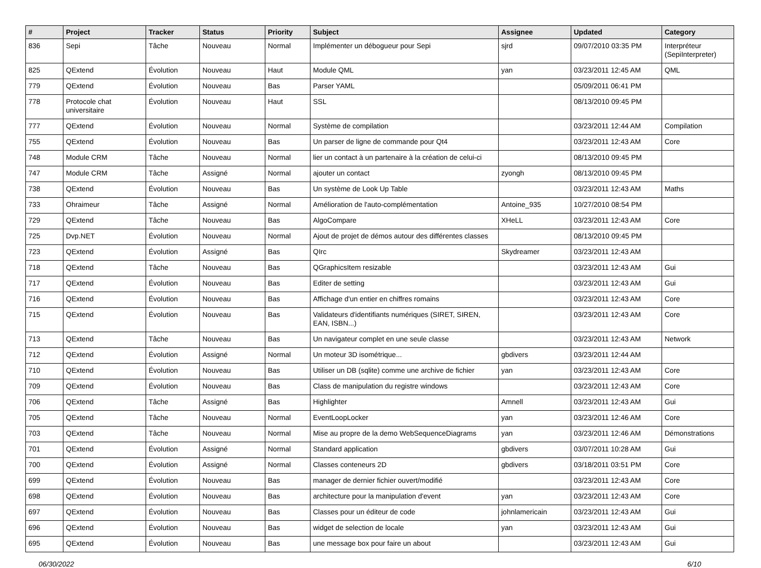| # | Project | Tracker | Status | Priority | Subject | Assignee | Updated | Category |
| --- | --- | --- | --- | --- | --- | --- | --- | --- |
| 836 | Sepi | Tâche | Nouveau | Normal | Implémenter un débogueur pour Sepi | sjrd | 09/07/2010 03:35 PM | Interpréteur (SepiInterpreter) |
| 825 | QExtend | Évolution | Nouveau | Haut | Module QML | yan | 03/23/2011 12:45 AM | QML |
| 779 | QExtend | Évolution | Nouveau | Bas | Parser YAML | | 05/09/2011 06:41 PM | |
| 778 | Protocole chat universitaire | Évolution | Nouveau | Haut | SSL | | 08/13/2010 09:45 PM | |
| 777 | QExtend | Évolution | Nouveau | Normal | Système de compilation | | 03/23/2011 12:44 AM | Compilation |
| 755 | QExtend | Évolution | Nouveau | Bas | Un parser de ligne de commande pour Qt4 | | 03/23/2011 12:43 AM | Core |
| 748 | Module CRM | Tâche | Nouveau | Normal | lier un contact à un partenaire à la création de celui-ci | | 08/13/2010 09:45 PM | |
| 747 | Module CRM | Tâche | Assigné | Normal | ajouter un contact | zyongh | 08/13/2010 09:45 PM | |
| 738 | QExtend | Évolution | Nouveau | Bas | Un système de Look Up Table | | 03/23/2011 12:43 AM | Maths |
| 733 | Ohraimeur | Tâche | Assigné | Normal | Amélioration de l'auto-complémentation | Antoine_935 | 10/27/2010 08:54 PM | |
| 729 | QExtend | Tâche | Nouveau | Bas | AlgoCompare | XHeLL | 03/23/2011 12:43 AM | Core |
| 725 | Dvp.NET | Évolution | Nouveau | Normal | Ajout de projet de démos autour des différentes classes | | 08/13/2010 09:45 PM | |
| 723 | QExtend | Évolution | Assigné | Bas | QIrc | Skydreamer | 03/23/2011 12:43 AM | |
| 718 | QExtend | Tâche | Nouveau | Bas | QGraphicsItem resizable | | 03/23/2011 12:43 AM | Gui |
| 717 | QExtend | Évolution | Nouveau | Bas | Editer de setting | | 03/23/2011 12:43 AM | Gui |
| 716 | QExtend | Évolution | Nouveau | Bas | Affichage d'un entier en chiffres romains | | 03/23/2011 12:43 AM | Core |
| 715 | QExtend | Évolution | Nouveau | Bas | Validateurs d'identifiants numériques (SIRET, SIREN, EAN, ISBN...) | | 03/23/2011 12:43 AM | Core |
| 713 | QExtend | Tâche | Nouveau | Bas | Un navigateur complet en une seule classe | | 03/23/2011 12:43 AM | Network |
| 712 | QExtend | Évolution | Assigné | Normal | Un moteur 3D isométrique... | gbdivers | 03/23/2011 12:44 AM | |
| 710 | QExtend | Évolution | Nouveau | Bas | Utiliser un DB (sqlite) comme une archive de fichier | yan | 03/23/2011 12:43 AM | Core |
| 709 | QExtend | Évolution | Nouveau | Bas | Class de manipulation du registre windows | | 03/23/2011 12:43 AM | Core |
| 706 | QExtend | Tâche | Assigné | Bas | Highlighter | Amnell | 03/23/2011 12:43 AM | Gui |
| 705 | QExtend | Tâche | Nouveau | Normal | EventLoopLocker | yan | 03/23/2011 12:46 AM | Core |
| 703 | QExtend | Tâche | Nouveau | Normal | Mise au propre de la demo WebSequenceDiagrams | yan | 03/23/2011 12:46 AM | Démonstrations |
| 701 | QExtend | Évolution | Assigné | Normal | Standard application | gbdivers | 03/07/2011 10:28 AM | Gui |
| 700 | QExtend | Évolution | Assigné | Normal | Classes conteneurs 2D | gbdivers | 03/18/2011 03:51 PM | Core |
| 699 | QExtend | Évolution | Nouveau | Bas | manager de dernier fichier ouvert/modifié | | 03/23/2011 12:43 AM | Core |
| 698 | QExtend | Évolution | Nouveau | Bas | architecture pour la manipulation d'event | yan | 03/23/2011 12:43 AM | Core |
| 697 | QExtend | Évolution | Nouveau | Bas | Classes pour un éditeur de code | johnlamericain | 03/23/2011 12:43 AM | Gui |
| 696 | QExtend | Évolution | Nouveau | Bas | widget de selection de locale | yan | 03/23/2011 12:43 AM | Gui |
| 695 | QExtend | Évolution | Nouveau | Bas | une message box pour faire un about | | 03/23/2011 12:43 AM | Gui |
06/30/2022 6/10